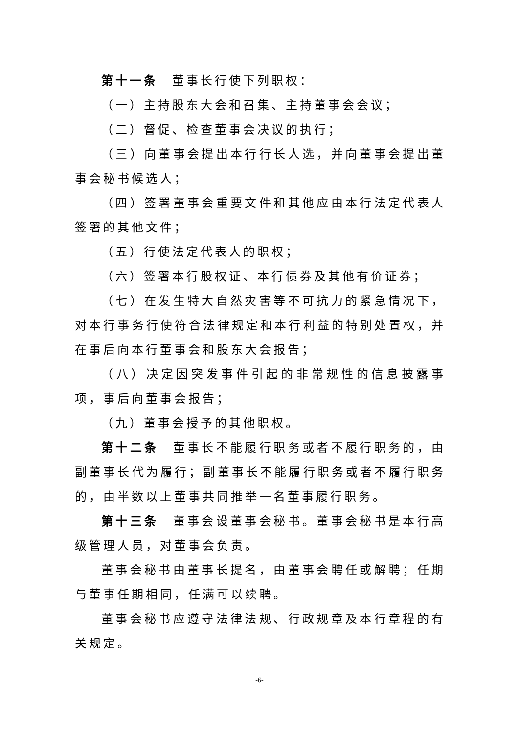第十一条　董事长行使下列职权：
（一）主持股东大会和召集、主持董事会会议；
（二）督促、检查董事会决议的执行；
（三）向董事会提出本行行长人选，并向董事会提出董事会秘书候选人；
（四）签署董事会重要文件和其他应由本行法定代表人签署的其他文件；
（五）行使法定代表人的职权；
（六）签署本行股权证、本行债券及其他有价证券；
（七）在发生特大自然灾害等不可抗力的紧急情况下，对本行事务行使符合法律规定和本行利益的特别处置权，并在事后向本行董事会和股东大会报告；
（八）决定因突发事件引起的非常规性的信息披露事项，事后向董事会报告；
（九）董事会授予的其他职权。
第十二条　董事长不能履行职务或者不履行职务的，由副董事长代为履行；副董事长不能履行职务或者不履行职务的，由半数以上董事共同推举一名董事履行职务。
第十三条　董事会设董事会秘书。董事会秘书是本行高级管理人员，对董事会负责。
董事会秘书由董事长提名，由董事会聘任或解聘；任期与董事任期相同，任满可以续聘。
董事会秘书应遵守法律法规、行政规章及本行章程的有关规定。
-6-